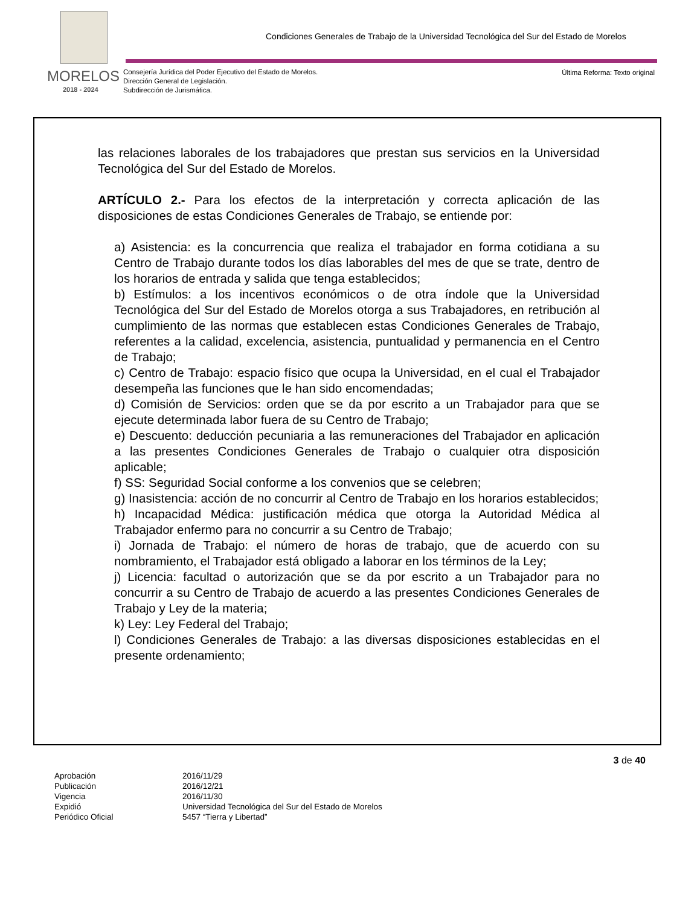Condiciones Generales de Trabajo de la Universidad Tecnológica del Sur del Estado de Morelos
MORELOS
2018 - 2024
Consejería Jurídica del Poder Ejecutivo del Estado de Morelos.
Dirección General de Legislación.
Subdirección de Jurismática.
Última Reforma: Texto original
las relaciones laborales de los trabajadores que prestan sus servicios en la Universidad Tecnológica del Sur del Estado de Morelos.
ARTÍCULO 2.- Para los efectos de la interpretación y correcta aplicación de las disposiciones de estas Condiciones Generales de Trabajo, se entiende por:
a) Asistencia: es la concurrencia que realiza el trabajador en forma cotidiana a su Centro de Trabajo durante todos los días laborables del mes de que se trate, dentro de los horarios de entrada y salida que tenga establecidos;
b) Estímulos: a los incentivos económicos o de otra índole que la Universidad Tecnológica del Sur del Estado de Morelos otorga a sus Trabajadores, en retribución al cumplimiento de las normas que establecen estas Condiciones Generales de Trabajo, referentes a la calidad, excelencia, asistencia, puntualidad y permanencia en el Centro de Trabajo;
c) Centro de Trabajo: espacio físico que ocupa la Universidad, en el cual el Trabajador desempeña las funciones que le han sido encomendadas;
d) Comisión de Servicios: orden que se da por escrito a un Trabajador para que se ejecute determinada labor fuera de su Centro de Trabajo;
e) Descuento: deducción pecuniaria a las remuneraciones del Trabajador en aplicación a las presentes Condiciones Generales de Trabajo o cualquier otra disposición aplicable;
f) SS: Seguridad Social conforme a los convenios que se celebren;
g) Inasistencia: acción de no concurrir al Centro de Trabajo en los horarios establecidos;
h) Incapacidad Médica: justificación médica que otorga la Autoridad Médica al Trabajador enfermo para no concurrir a su Centro de Trabajo;
i) Jornada de Trabajo: el número de horas de trabajo, que de acuerdo con su nombramiento, el Trabajador está obligado a laborar en los términos de la Ley;
j) Licencia: facultad o autorización que se da por escrito a un Trabajador para no concurrir a su Centro de Trabajo de acuerdo a las presentes Condiciones Generales de Trabajo y Ley de la materia;
k) Ley: Ley Federal del Trabajo;
l) Condiciones Generales de Trabajo: a las diversas disposiciones establecidas en el presente ordenamiento;
3 de 40
Aprobación 2016/11/29
Publicación 2016/12/21
Vigencia 2016/11/30
Expidió Universidad Tecnológica del Sur del Estado de Morelos
Periódico Oficial 5457 “Tierra y Libertad”